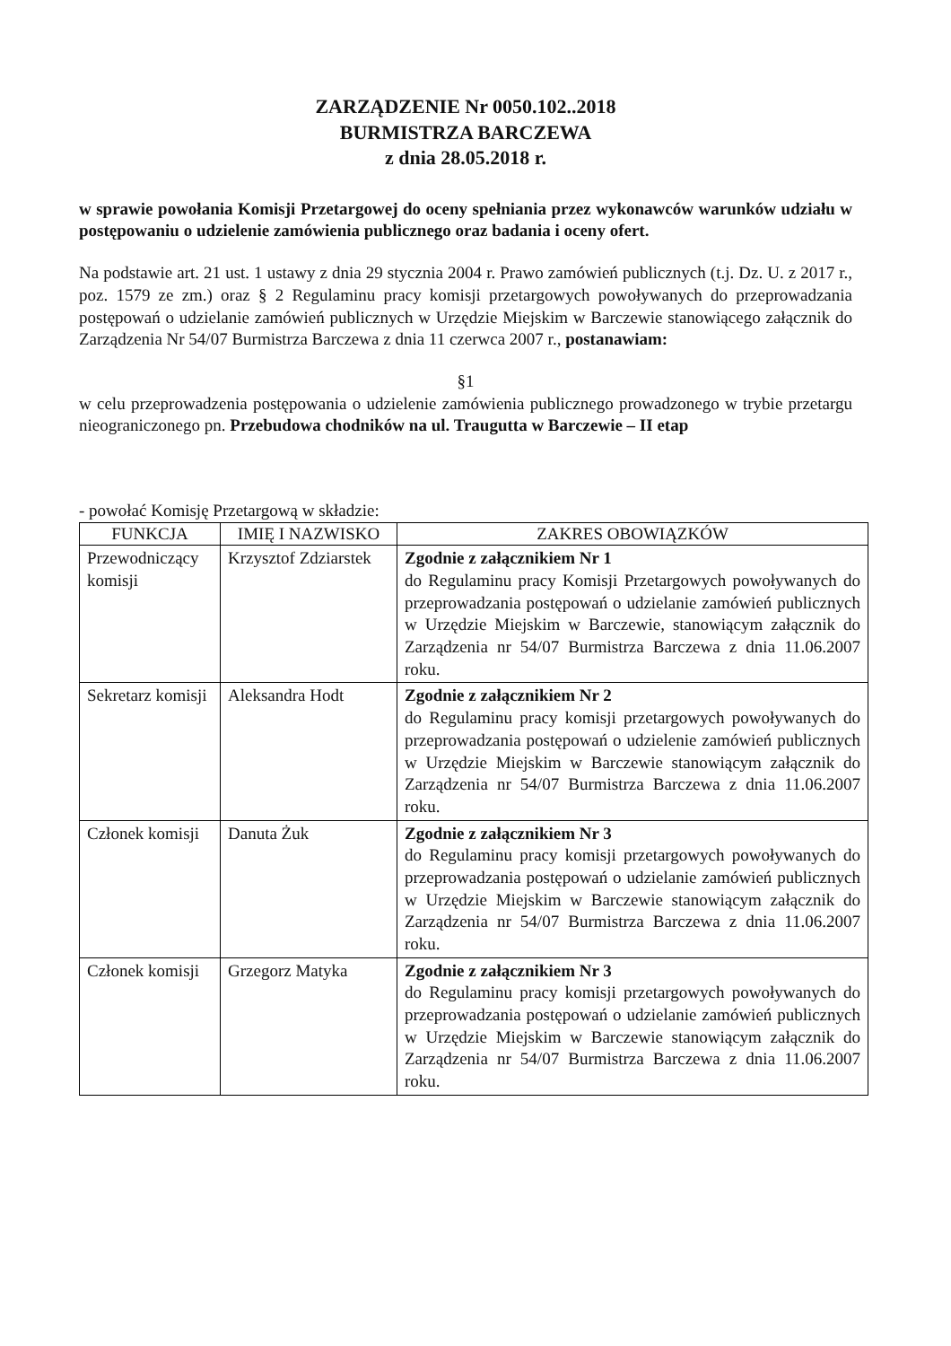ZARZĄDZENIE Nr 0050.102..2018
BURMISTRZA BARCZEWA
z dnia 28.05.2018 r.
w sprawie powołania Komisji Przetargowej do oceny spełniania przez wykonawców warunków udziału w postępowaniu o udzielenie zamówienia publicznego oraz badania i oceny ofert.
Na podstawie art. 21 ust. 1 ustawy z dnia 29 stycznia 2004 r. Prawo zamówień publicznych (t.j. Dz. U. z 2017 r., poz. 1579 ze zm.) oraz § 2 Regulaminu pracy komisji przetargowych powoływanych do przeprowadzania postępowań o udzielanie zamówień publicznych w Urzędzie Miejskim w Barczewie stanowiącego załącznik do Zarządzenia Nr 54/07 Burmistrza Barczewa z dnia 11 czerwca 2007 r., postanawiam:
§1
w celu przeprowadzenia postępowania o udzielenie zamówienia publicznego prowadzonego w trybie przetargu nieograniczonego pn. Przebudowa chodników na ul. Traugutta w Barczewie – II etap
- powołać Komisję Przetargową w składzie:
| FUNKCJA | IMIĘ I NAZWISKO | ZAKRES OBOWIĄZKÓW |
| --- | --- | --- |
| Przewodniczący komisji | Krzysztof Zdziarstek | Zgodnie z załącznikiem Nr 1 do Regulaminu pracy Komisji Przetargowych powoływanych do przeprowadzania postępowań o udzielanie zamówień publicznych w Urzędzie Miejskim w Barczewie, stanowiącym załącznik do Zarządzenia nr 54/07 Burmistrza Barczewa z dnia 11.06.2007 roku. |
| Sekretarz komisji | Aleksandra Hodt | Zgodnie z załącznikiem Nr 2 do Regulaminu pracy komisji przetargowych powoływanych do przeprowadzania postępowań o udzielenie zamówień publicznych w Urzędzie Miejskim w Barczewie stanowiącym załącznik do Zarządzenia nr 54/07 Burmistrza Barczewa z dnia 11.06.2007 roku. |
| Członek komisji | Danuta Żuk | Zgodnie z załącznikiem Nr 3 do Regulaminu pracy komisji przetargowych powoływanych do przeprowadzania postępowań o udzielanie zamówień publicznych w Urzędzie Miejskim w Barczewie stanowiącym załącznik do Zarządzenia nr 54/07 Burmistrza Barczewa z dnia 11.06.2007 roku. |
| Członek komisji | Grzegorz Matyka | Zgodnie z załącznikiem Nr 3 do Regulaminu pracy komisji przetargowych powoływanych do przeprowadzania postępowań o udzielanie zamówień publicznych w Urzędzie Miejskim w Barczewie stanowiącym załącznik do Zarządzenia nr 54/07 Burmistrza Barczewa z dnia 11.06.2007 roku. |